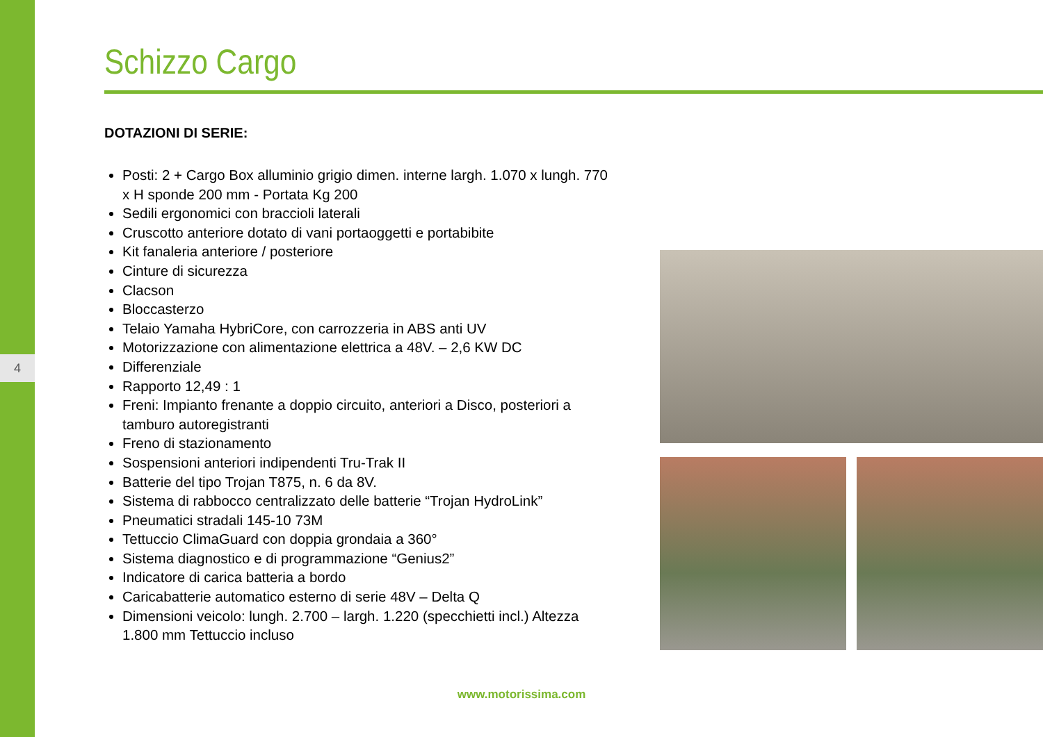4
Schizzo Cargo
DOTAZIONI DI SERIE:
Posti: 2 + Cargo Box alluminio grigio dimen. interne largh. 1.070 x lungh. 770 x H sponde 200 mm - Portata Kg 200
Sedili ergonomici con braccioli laterali
Cruscotto anteriore dotato di vani portaoggetti e portabibite
Kit fanaleria anteriore / posteriore
Cinture di sicurezza
Clacson
Bloccasterzo
Telaio Yamaha HybriCore, con carrozzeria in ABS anti UV
Motorizzazione con alimentazione elettrica a 48V. – 2,6 KW DC
Differenziale
Rapporto 12,49 : 1
Freni: Impianto frenante a doppio circuito, anteriori a Disco, posteriori a tamburo autoregistranti
Freno di stazionamento
Sospensioni anteriori indipendenti Tru-Trak II
Batterie del tipo Trojan T875, n. 6 da 8V.
Sistema di rabbocco centralizzato delle batterie “Trojan HydroLink”
Pneumatici stradali 145-10 73M
Tettuccio ClimaGuard con doppia grondaia a 360°
Sistema diagnostico e di programmazione “Genius2”
Indicatore di carica batteria a bordo
Caricabatterie automatico esterno di serie 48V – Delta Q
Dimensioni veicolo: lungh. 2.700 – largh. 1.220 (specchietti incl.) Altezza 1.800 mm Tettuccio incluso
www.motorissima.com